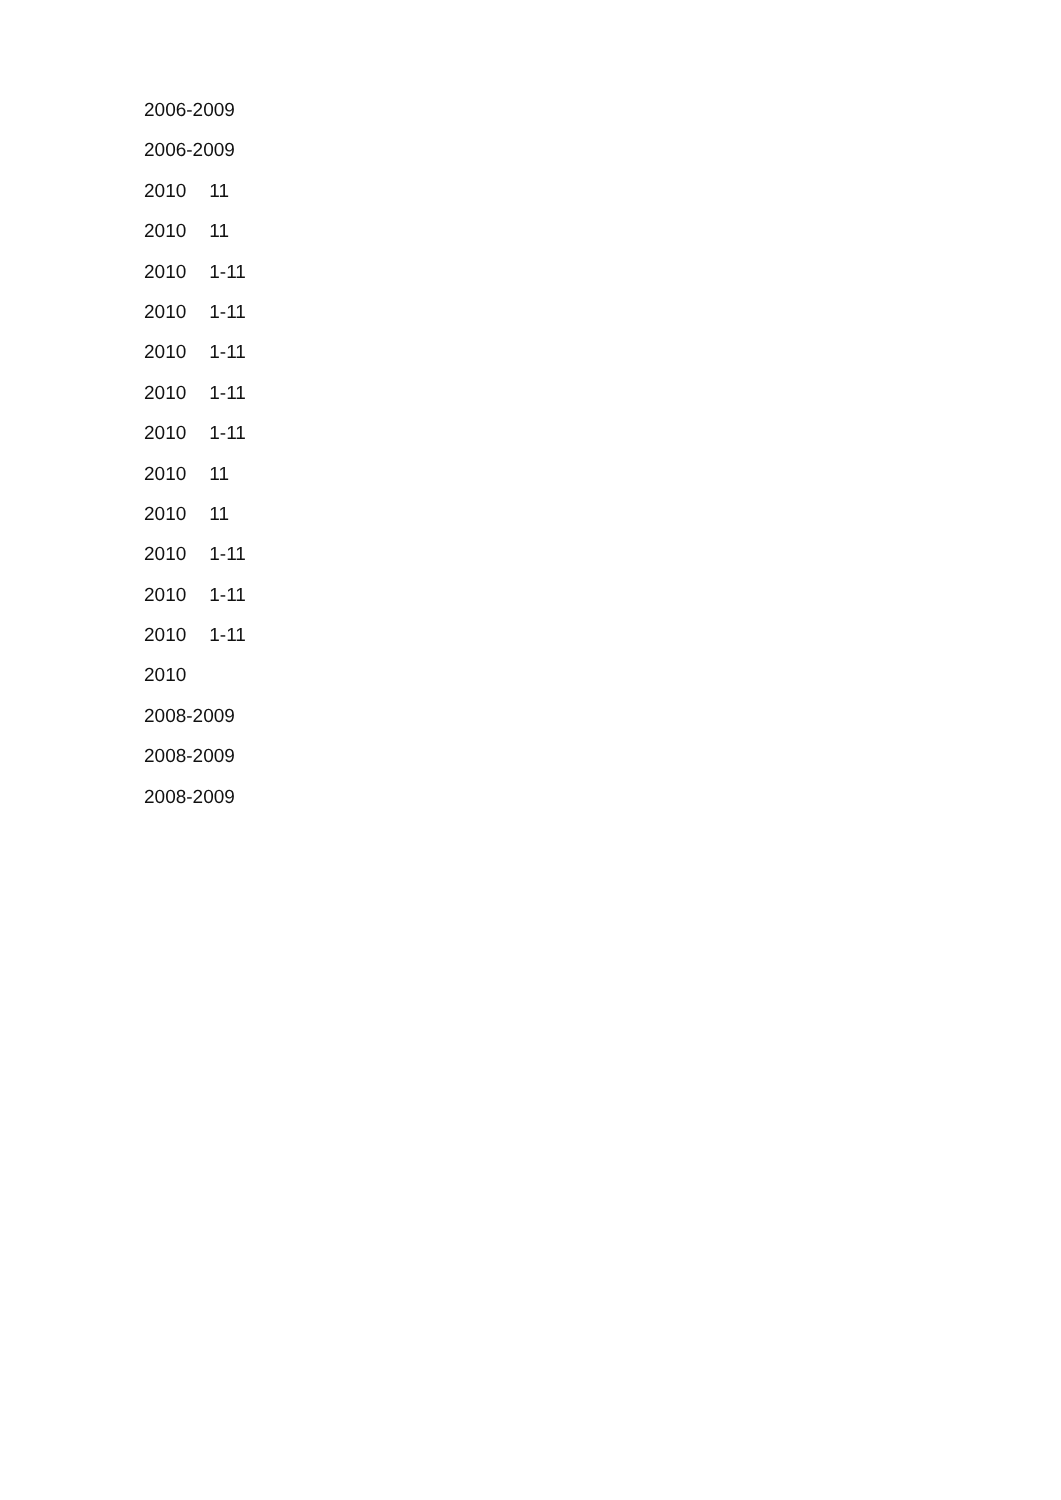2006-2009
2006-2009
2010 11
2010 11
2010 1-11
2010 1-11
2010 1-11
2010 1-11
2010 1-11
2010 11
2010 11
2010 1-11
2010 1-11
2010 1-11
2010
2008-2009
2008-2009
2008-2009